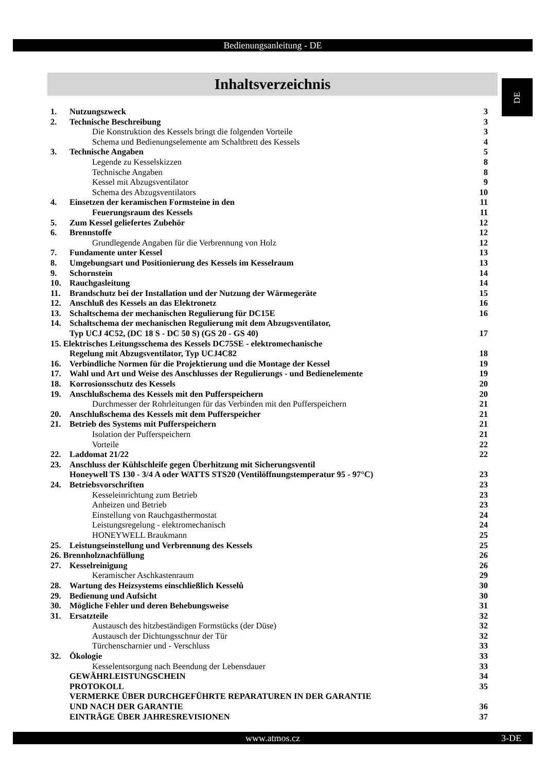Bedienungsanleitung - DE
Inhaltsverzeichnis DE
1. Nutzungszweck 3
2. Technische Beschreibung 3
Die Konstruktion des Kessels bringt die folgenden Vorteile 3
Schema und Bedienungselemente am Schaltbrett des Kessels 4
3. Technische Angaben 5
Legende zu Kesselskizzen 8
Technische Angaben 8
Kessel mit Abzugsventilator 9
Schema des Abzugsventilators 10
4. Einsetzen der keramischen Formsteine in den 11
Feuerungsraum des Kessels 11
5. Zum Kessel geliefertes Zubehör 12
6. Brennstoffe 12
Grundlegende Angaben für die Verbrennung von Holz 12
7. Fundamente unter Kessel 13
8. Umgebungsart und Positionierung des Kessels im Kesselraum 13
9. Schornstein 14
10. Rauchgasleitung 14
11. Brandschutz bei der Installation und der Nutzung der Wärmegeräte 15
12. Anschluß des Kessels an das Elektronetz 16
13. Schaltschema der mechanischen Regulierung für DC15E 16
14. Schaltschema der mechanischen Regulierung mit dem Abzugsventilator,
Typ UCJ 4C52, (DC 18 S - DC 50 S) (GS 20 - GS 40) 17
15. Elektrisches Leitungsschema des Kessels DC75SE - elektromechanische
Regelung mit Abzugsventilator, Typ UCJ4C82 18
16. Verbindliche Normen für die Projektierung und die Montage der Kessel 19
17. Wahl und Art und Weise des Anschlusses der Regulierungs - und Bedienelemente 19
18. Korrosionsschutz des Kessels 20
19. Anschlußschema des Kessels mit den Pufferspeichern 20
Durchmesser der Rohrleitungen für das Verbinden mit den Pufferspeichern 21
20. Anschlußschema des Kessels mit dem Pufferspeicher 21
21. Betrieb des Systems mit Pufferspeichern 21
Isolation der Pufferspeichern 21
Vorteile 22
22. Laddomat 21/22 22
23. Anschluss der Kühlschleife gegen Überhitzung mit Sicherungsventil
Honeywell TS 130 - 3/4 A oder WATTS STS20 (Ventilöffnungstemperatur 95 - 97°C) 23
24. Betriebsvorschriften 23
Kesseleinrichtung zum Betrieb 23
Anheizen und Betrieb 23
Einstellung von Rauchgasthermostat 24
Leistungsregelung - elektromechanisch 24
HONEYWELL Braukmann 25
25. Leistungseinstellung und Verbrennung des Kessels 25
26. Brennholznachfüllung 26
27. Kesselreinigung 26
Keramischer Aschkastenraum 29
28. Wartung des Heizsystems einschließlich Kesselů 30
29. Bedienung und Aufsicht 30
30. Mögliche Fehler und deren Behebungsweise 31
31. Ersatzteile 32
Austausch des hitzbeständigen Formstücks (der Düse) 32
Austausch der Dichtungsschnur der Tür 32
Türchenscharnier und - Verschluss 33
32. Ökologie 33
Kesselentsorgung nach Beendung der Lebensdauer 33
GEWÄHRLEISTUNGSCHEIN 34
PROTOKOLL 35
VERMERKE ÜBER DURCHGEFÜHRTE REPARATUREN IN DER GARANTIE
UND NACH DER GARANTIE 36
EINTRÄGE ÜBER JAHRESREVISIONEN 37
www.atmos.cz
3-DE